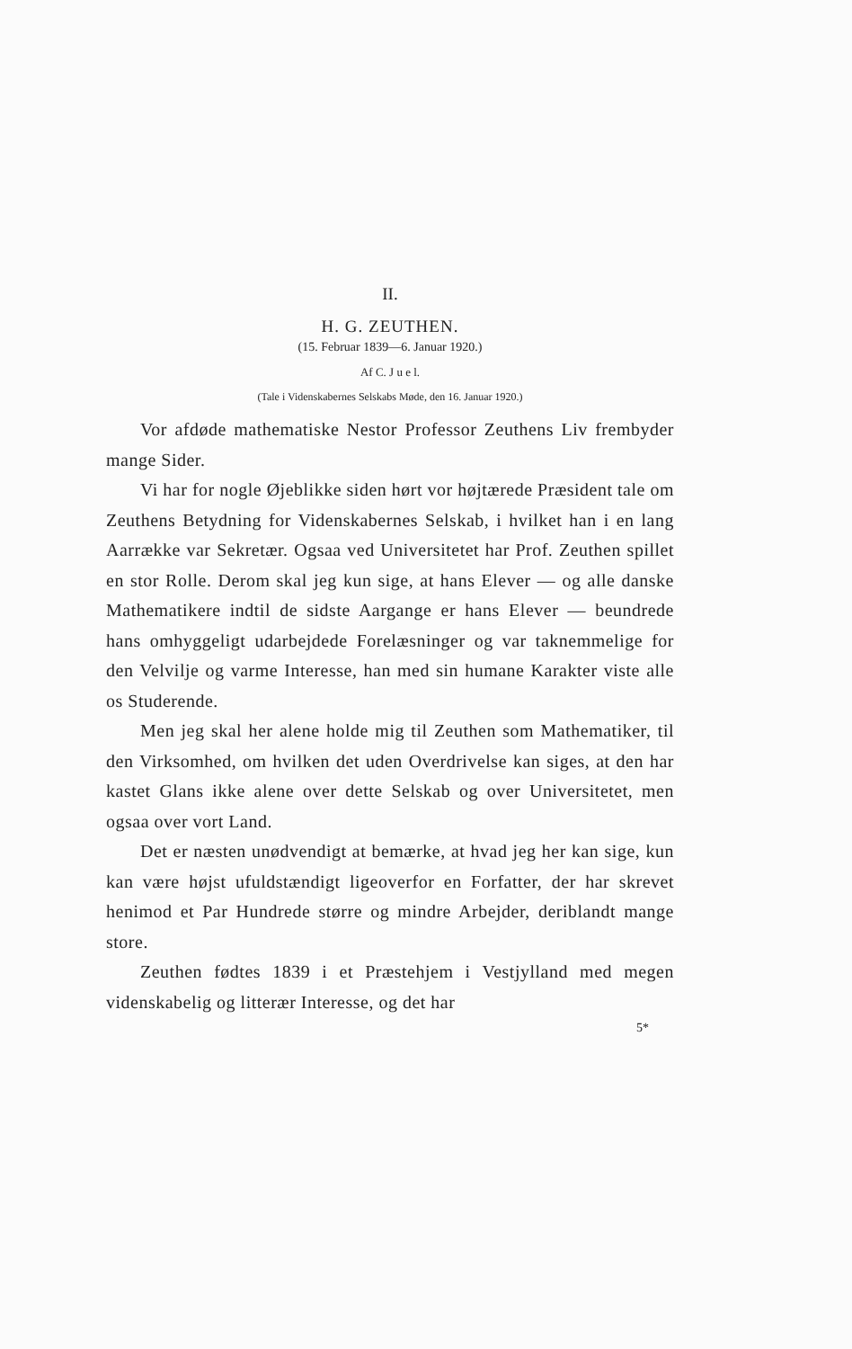II.
H. G. ZEUTHEN.
(15. Februar 1839—6. Januar 1920.)
Af C. J u e l.
(Tale i Videnskabernes Selskabs Møde, den 16. Januar 1920.)
Vor afdøde mathematiske Nestor Professor Zeuthens Liv frembyder mange Sider.
Vi har for nogle Øjeblikke siden hørt vor højtærede Præsident tale om Zeuthens Betydning for Videnskabernes Selskab, i hvilket han i en lang Aarrække var Sekretær. Ogsaa ved Universitetet har Prof. Zeuthen spillet en stor Rolle. Derom skal jeg kun sige, at hans Elever — og alle danske Mathematikere indtil de sidste Aargange er hans Elever — beundrede hans omhyggeligt udarbejdede Forelæsninger og var taknemmelige for den Velvilje og varme Interesse, han med sin humane Karakter viste alle os Studerende.
Men jeg skal her alene holde mig til Zeuthen som Mathematiker, til den Virksomhed, om hvilken det uden Overdrivelse kan siges, at den har kastet Glans ikke alene over dette Selskab og over Universitetet, men ogsaa over vort Land.
Det er næsten unødvendigt at bemærke, at hvad jeg her kan sige, kun kan være højst ufuldstændigt ligeoverfor en Forfatter, der har skrevet henimod et Par Hundrede større og mindre Arbejder, deriblandt mange store.
Zeuthen fødtes 1839 i et Præstehjem i Vestjylland med megen videnskabelig og litterær Interesse, og det har
5*